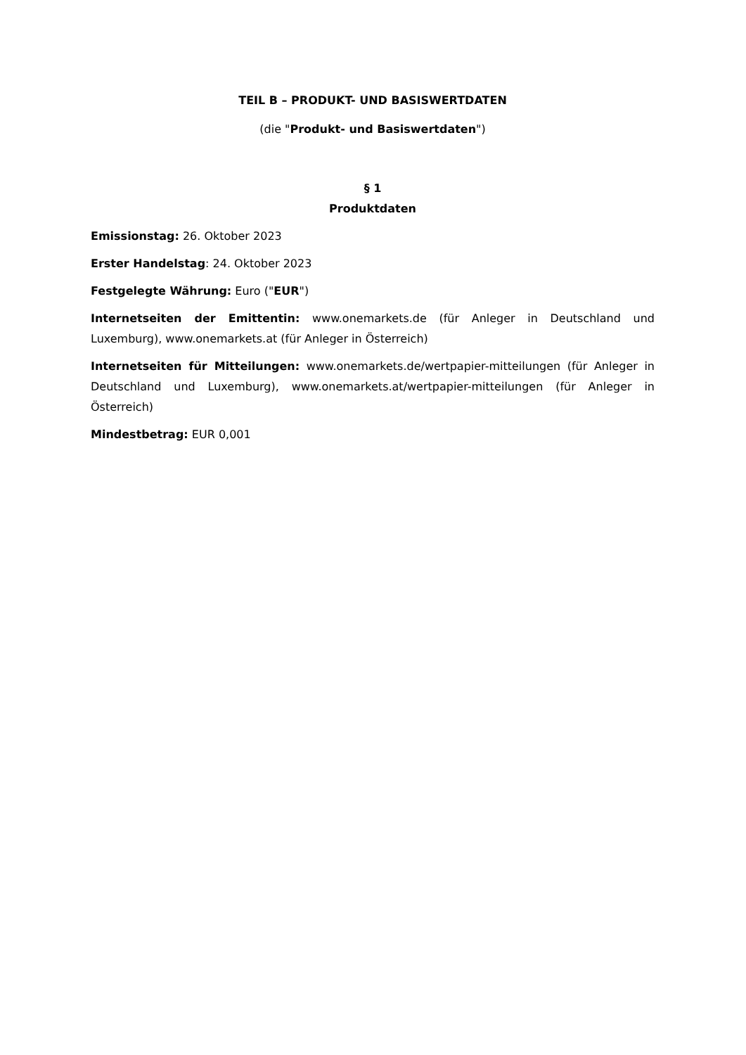TEIL B – PRODUKT- UND BASISWERTDATEN
(die "Produkt- und Basiswertdaten")
§ 1
Produktdaten
Emissionstag: 26. Oktober 2023
Erster Handelstag: 24. Oktober 2023
Festgelegte Währung: Euro ("EUR")
Internetseiten der Emittentin: www.onemarkets.de (für Anleger in Deutschland und Luxemburg), www.onemarkets.at (für Anleger in Österreich)
Internetseiten für Mitteilungen: www.onemarkets.de/wertpapier-mitteilungen (für Anleger in Deutschland und Luxemburg), www.onemarkets.at/wertpapier-mitteilungen (für Anleger in Österreich)
Mindestbetrag: EUR 0,001